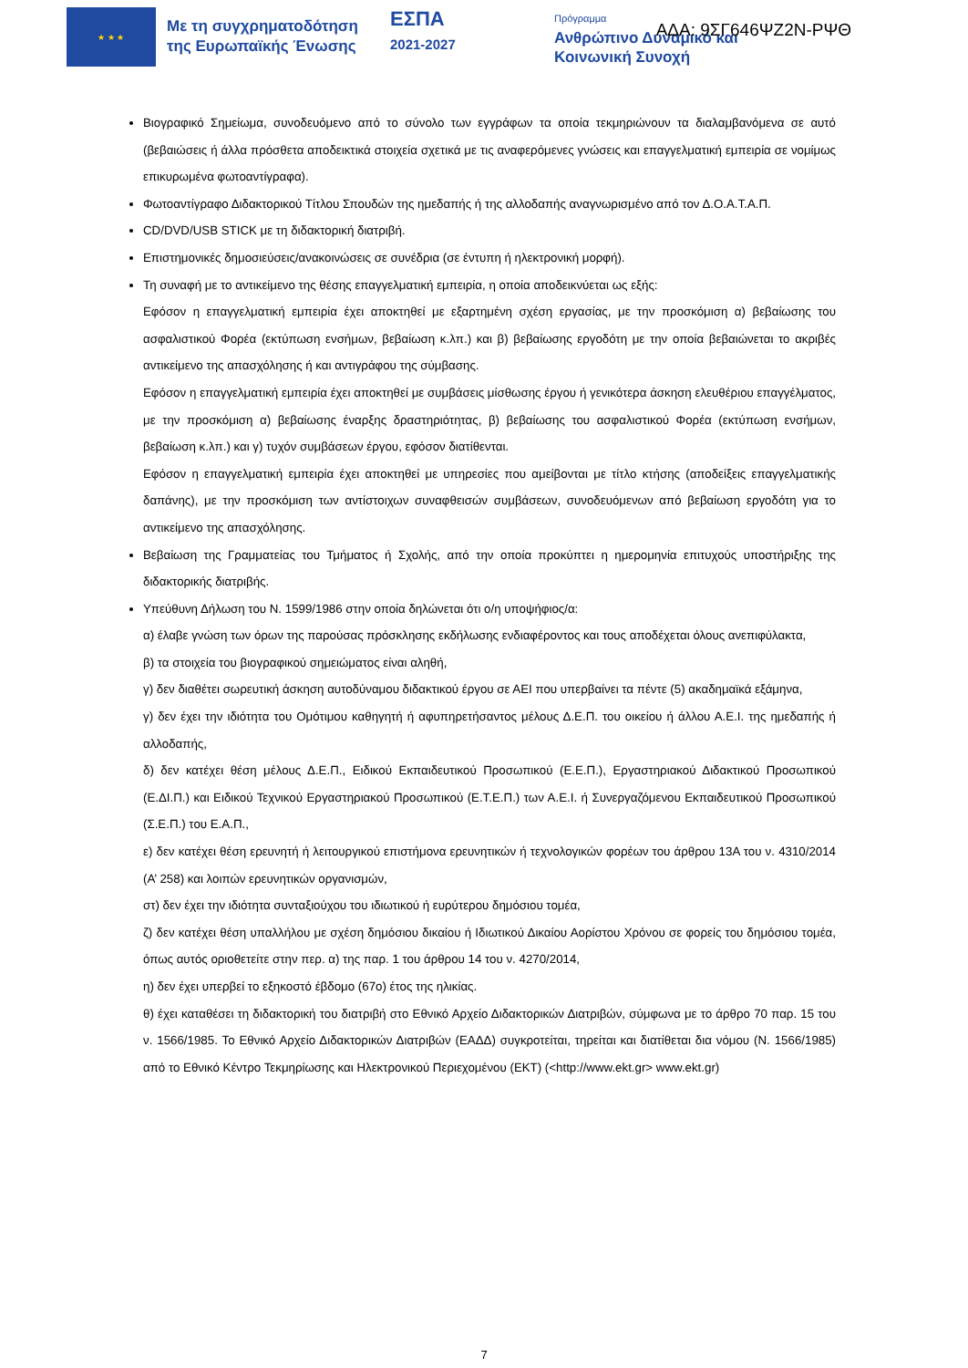★ ★ ★
Με τη συγχρηματοδότηση της Ευρωπαϊκής Ένωσης
ΕΣΠΑ
2021-2027
Πρόγραμμα
Ανθρώπινο Δυναμικό και
Κοινωνική Συνοχή
ΑΔΑ: 9ΣΓ646ΨΖ2Ν-ΡΨΘ
Βιογραφικό Σημείωμα, συνοδευόμενο από το σύνολο των εγγράφων τα οποία τεκμηριώνουν τα διαλαμβανόμενα σε αυτό (βεβαιώσεις ή άλλα πρόσθετα αποδεικτικά στοιχεία σχετικά με τις αναφερόμενες γνώσεις και επαγγελματική εμπειρία σε νομίμως επικυρωμένα φωτοαντίγραφα).
Φωτοαντίγραφο Διδακτορικού Τίτλου Σπουδών της ημεδαπής ή της αλλοδαπής αναγνωρισμένο από τον Δ.Ο.Α.Τ.Α.Π.
CD/DVD/USB STICK με τη διδακτορική διατριβή.
Επιστημονικές δημοσιεύσεις/ανακοινώσεις σε συνέδρια (σε έντυπη ή ηλεκτρονική μορφή).
Τη συναφή με το αντικείμενο της θέσης επαγγελματική εμπειρία, η οποία αποδεικνύεται ως εξής:
Εφόσον η επαγγελματική εμπειρία έχει αποκτηθεί με εξαρτημένη σχέση εργασίας, με την προσκόμιση α) βεβαίωσης του ασφαλιστικού Φορέα (εκτύπωση ενσήμων, βεβαίωση κ.λπ.) και β) βεβαίωσης εργοδότη με την οποία βεβαιώνεται το ακριβές αντικείμενο της απασχόλησης ή και αντιγράφου της σύμβασης.
Εφόσον η επαγγελματική εμπειρία έχει αποκτηθεί με συμβάσεις μίσθωσης έργου ή γενικότερα άσκηση ελευθέριου επαγγέλματος, με την προσκόμιση α) βεβαίωσης έναρξης δραστηριότητας, β) βεβαίωσης του ασφαλιστικού Φορέα (εκτύπωση ενσήμων, βεβαίωση κ.λπ.) και γ) τυχόν συμβάσεων έργου, εφόσον διατίθενται.
Εφόσον η επαγγελματική εμπειρία έχει αποκτηθεί με υπηρεσίες που αμείβονται με τίτλο κτήσης (αποδείξεις επαγγελματικής δαπάνης), με την προσκόμιση των αντίστοιχων συναφθεισών συμβάσεων, συνοδευόμενων από βεβαίωση εργοδότη για το αντικείμενο της απασχόλησης.
Βεβαίωση της Γραμματείας του Τμήματος ή Σχολής, από την οποία προκύπτει η ημερομηνία επιτυχούς υποστήριξης της διδακτορικής διατριβής.
Υπεύθυνη Δήλωση του Ν. 1599/1986 στην οποία δηλώνεται ότι ο/η υποψήφιος/α:
α) έλαβε γνώση των όρων της παρούσας πρόσκλησης εκδήλωσης ενδιαφέροντος και τους αποδέχεται όλους ανεπιφύλακτα,
β) τα στοιχεία του βιογραφικού σημειώματος είναι αληθή,
γ) δεν διαθέτει σωρευτική άσκηση αυτοδύναμου διδακτικού έργου σε ΑΕΙ που υπερβαίνει τα πέντε (5) ακαδημαϊκά εξάμηνα,
γ) δεν έχει την ιδιότητα του Ομότιμου καθηγητή ή αφυπηρετήσαντος μέλους Δ.Ε.Π. του οικείου ή άλλου Α.Ε.Ι. της ημεδαπής ή αλλοδαπής,
δ) δεν κατέχει θέση μέλους Δ.Ε.Π., Ειδικού Εκπαιδευτικού Προσωπικού (Ε.Ε.Π.), Εργαστηριακού Διδακτικού Προσωπικού (Ε.ΔΙ.Π.) και Ειδικού Τεχνικού Εργαστηριακού Προσωπικού (Ε.Τ.Ε.Π.) των Α.Ε.Ι. ή Συνεργαζόμενου Εκπαιδευτικού Προσωπικού (Σ.Ε.Π.) του Ε.Α.Π.,
ε) δεν κατέχει θέση ερευνητή ή λειτουργικού επιστήμονα ερευνητικών ή τεχνολογικών φορέων του άρθρου 13Α του ν. 4310/2014 (Α’ 258) και λοιπών ερευνητικών οργανισμών,
στ) δεν έχει την ιδιότητα συνταξιούχου του ιδιωτικού ή ευρύτερου δημόσιου τομέα,
ζ) δεν κατέχει θέση υπαλλήλου με σχέση δημόσιου δικαίου ή Ιδιωτικού Δικαίου Αορίστου Χρόνου σε φορείς του δημόσιου τομέα, όπως αυτός οριοθετείτε στην περ. α) της παρ. 1 του άρθρου 14 του ν. 4270/2014,
η) δεν έχει υπερβεί το εξηκοστό έβδομο (67ο) έτος της ηλικίας.
θ) έχει καταθέσει τη διδακτορική του διατριβή στο Εθνικό Αρχείο Διδακτορικών Διατριβών, σύμφωνα με το άρθρο 70 παρ. 15 του ν. 1566/1985. Το Εθνικό Αρχείο Διδακτορικών Διατριβών (ΕΑΔΔ) συγκροτείται, τηρείται και διατίθεται δια νόμου (Ν. 1566/1985) από το Εθνικό Κέντρο Τεκμηρίωσης και Ηλεκτρονικού Περιεχομένου (ΕΚΤ) (<http://www.ekt.gr> www.ekt.gr)
7